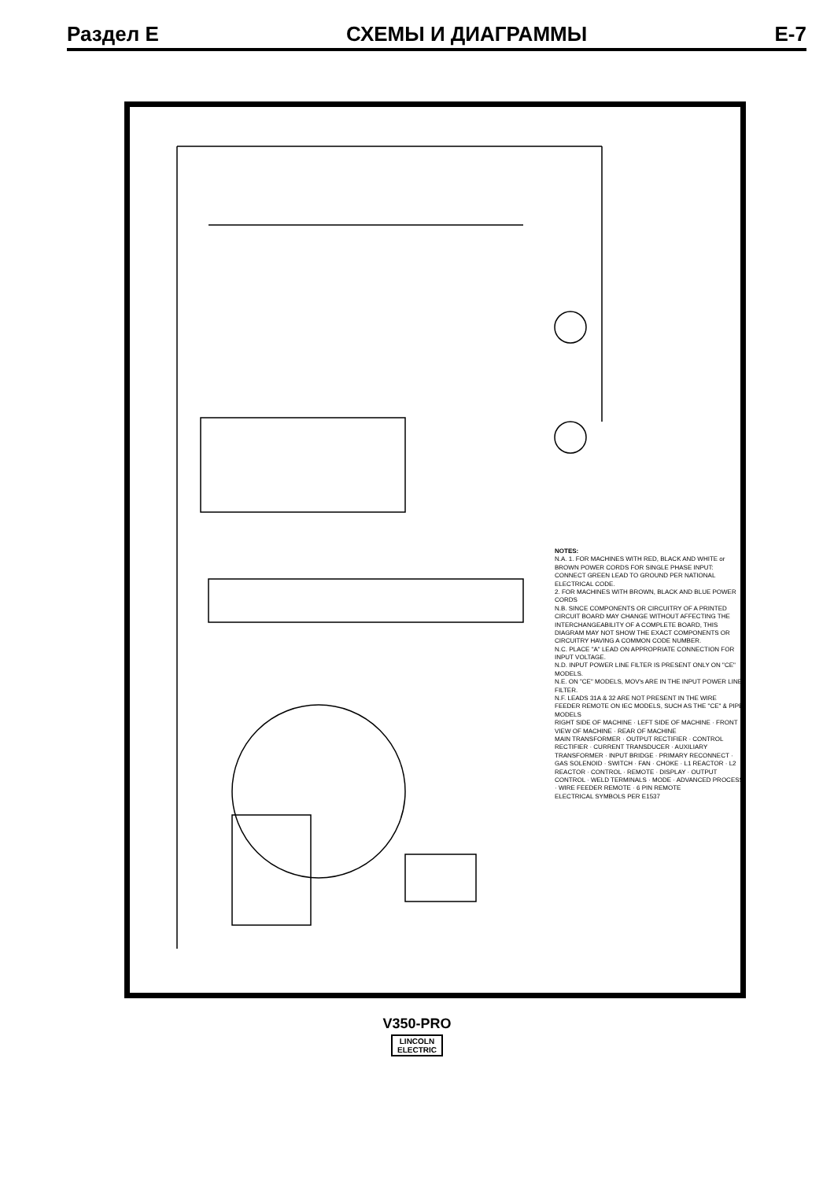Раздел E СХЕМЫ И ДИАГРАММЫ E-7
NOTES:
N.A. 1. FOR MACHINES WITH RED, BLACK AND WHITE or BROWN POWER CORDS FOR SINGLE PHASE INPUT: CONNECT GREEN LEAD TO GROUND PER NATIONAL ELECTRICAL CODE.
2. FOR MACHINES WITH BROWN, BLACK AND BLUE POWER CORDS
N.B. SINCE COMPONENTS OR CIRCUITRY OF A PRINTED CIRCUIT BOARD MAY CHANGE WITHOUT AFFECTING THE INTERCHANGEABILITY OF A COMPLETE BOARD, THIS DIAGRAM MAY NOT SHOW THE EXACT COMPONENTS OR CIRCUITRY HAVING A COMMON CODE NUMBER.
N.C. PLACE "A" LEAD ON APPROPRIATE CONNECTION FOR INPUT VOLTAGE.
N.D. INPUT POWER LINE FILTER IS PRESENT ONLY ON "CE" MODELS.
N.E. ON "CE" MODELS, MOV's ARE IN THE INPUT POWER LINE FILTER.
N.F. LEADS 31A & 32 ARE NOT PRESENT IN THE WIRE FEEDER REMOTE ON IEC MODELS, SUCH AS THE "CE" & PIPE MODELS
RIGHT SIDE OF MACHINE · LEFT SIDE OF MACHINE · FRONT VIEW OF MACHINE · REAR OF MACHINE
MAIN TRANSFORMER · OUTPUT RECTIFIER · CONTROL RECTIFIER · CURRENT TRANSDUCER · AUXILIARY TRANSFORMER · INPUT BRIDGE · PRIMARY RECONNECT · GAS SOLENOID · SWITCH · FAN · CHOKE · L1 REACTOR · L2 REACTOR · CONTROL · REMOTE · DISPLAY · OUTPUT CONTROL · WELD TERMINALS · MODE · ADVANCED PROCESS · WIRE FEEDER REMOTE · 6 PIN REMOTE
ELECTRICAL SYMBOLS PER E1537
V350-PRO
LINCOLN
ELECTRIC